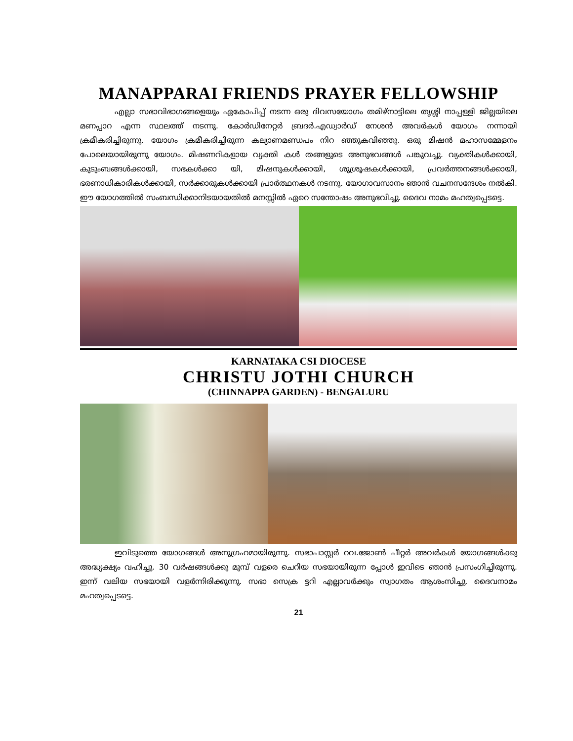MANAPPARAI FRIENDS PRAYER FELLOWSHIP
എല്ലാ സഭാവിഭാഗങ്ങളെയും ഏകോപിപ്പ് നടന്ന ഒരു ദിവസയോഗം തമിഴ്നാട്ടിലെ തൃശ്ശി നാപ്പള്ളി ജില്ലയിലെ മണപ്പാറ എന്ന സ്ഥലത്ത് നടന്നു. കോർഡിനേറ്റർ ബ്രദർ.എഡ്വാർഡ് നേശൻ അവർകൾ യോഗം നന്നായി ക്രമീകരിച്ചിരുന്നു. യോഗം ക്രമീകരിച്ചിരുന്ന കല്യാണമണ്ഡപം നിറ ഞ്ഞുകവിഞ്ഞു. ഒരു മിഷൻ മഹാസമ്മേളനം പോലെയായിരുന്നു യോഗം. മിഷണറികളായ വ്യക്തി കൾ തങ്ങളുടെ അനുഭവങ്ങൾ പങ്കുവച്ചു. വ്യക്തികൾക്കായി, കുടുംബങ്ങൾക്കായി, സഭകൾക്കാ യി, മിഷനുകൾക്കായി, ശുശ്രൂഷകൾക്കായി, പ്രവർത്തനങ്ങൾക്കായി, ഭരണാധികാരികൾക്കായി, സർക്കാരുകൾക്കായി പ്രാർത്ഥനകൾ നടന്നു. യോഗാവസാനം ഞാൻ വചനസന്ദേശം നൽകി. ഈ യോഗത്തിൽ സംബന്ധിക്കാനിടയായതിൽ മനസ്സിൽ ഏറെ സന്തോഷം അനുഭവിച്ചു. ദൈവ നാമം മഹത്വപ്പെടട്ടെ.
KARNATAKA CSI DIOCESE
CHRISTU JOTHI CHURCH
(CHINNAPPA GARDEN) - BENGALURU
ഇവിടുത്തെ യോഗങ്ങൾ അനുഗ്രഹമായിരുന്നു. സഭാപാസ്റ്റർ റവ.ജോൺ പീറ്റർ അവർകൾ യോഗങ്ങൾക്കു അദ്ധ്യക്ഷ്യം വഹിച്ചു. 30 വർഷങ്ങൾക്കു മുമ്പ് വളരെ ചെറിയ സഭയായിരുന്ന പ്പോൾ ഇവിടെ ഞാൻ പ്രസംഗിച്ചിരുന്നു. ഇന്ന് വലിയ സഭയായി വളർന്നിരിക്കുന്നു. സഭാ സെക്ര ട്ടറി എല്ലാവർക്കും സ്വാഗതം ആശംസിച്ചു. ദൈവനാമം മഹത്വപ്പെടട്ടെ.
21